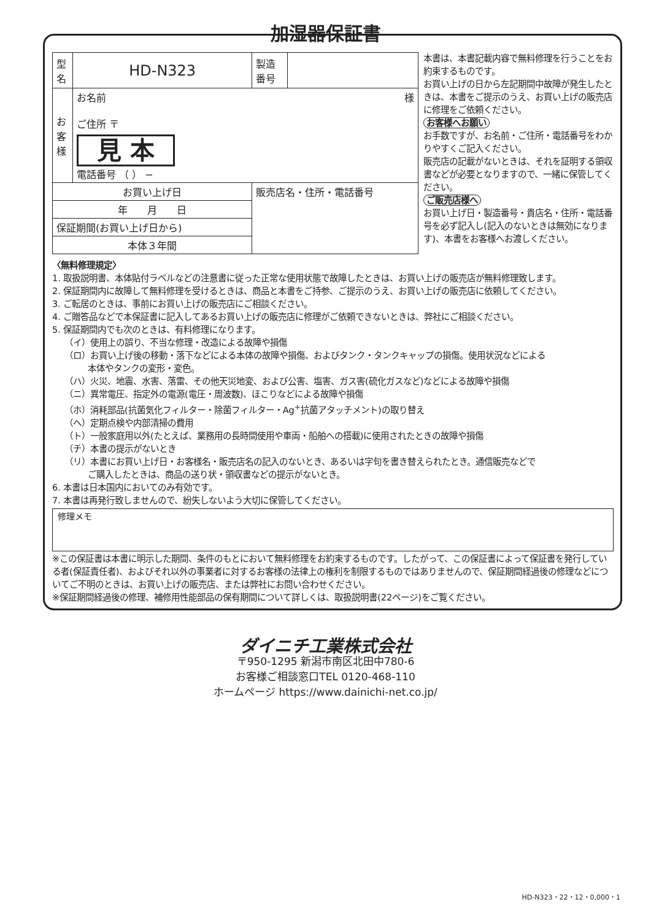加湿器保証書
| 型名 | HD-N323 | | 製造番号 | |
| お客様 | お名前 様 ご住所 〒 見 本 電話番号 （ ） − | | | |
| お買い上げ日 | | 販売店名・住所・電話番号 | | |
| 年 月 日 | | | | |
| 保証期間(お買い上げ日から) | | | | |
| 本体３年間 | | | | |
本書は、本書記載内容で無料修理を行うことをお約束するものです。
お買い上げの日から左記期間中故障が発生したときは、本書をご提示のうえ、お買い上げの販売店に修理をご依頼ください。
お客様へお願い
お手数ですが、お名前・ご住所・電話番号をわかりやすくご記入ください。
販売店の記載がないときは、それを証明する領収書などが必要となりますので、一緒に保管してください。
ご販売店様へ
お買い上げ日・製造番号・貴店名・住所・電話番号を必ず記入し(記入のないときは無効になります)、本書をお客様へお渡しください。
〈無料修理規定〉
1. 取扱説明書、本体貼付ラベルなどの注意書に従った正常な使用状態で故障したときは、お買い上げの販売店が無料修理致します。
2. 保証期間内に故障して無料修理を受けるときは、商品と本書をご持参、ご提示のうえ、お買い上げの販売店に依頼してください。
3. ご転居のときは、事前にお買い上げの販売店にご相談ください。
4. ご贈答品などで本保証書に記入してあるお買い上げの販売店に修理がご依頼できないときは、弊社にご相談ください。
5. 保証期間内でも次のときは、有料修理になります。
（イ）使用上の誤り、不当な修理・改造による故障や損傷
（ロ）お買い上げ後の移動・落下などによる本体の故障や損傷、およびタンク・タンクキャップの損傷。使用状況などによる
本体やタンクの変形・変色。
（ハ）火災、地震、水害、落雷、その他天災地変、および公害、塩害、ガス害(硫化ガスなど)などによる故障や損傷
（ニ）異常電圧、指定外の電源(電圧・周波数)、ほこりなどによる故障や損傷
（ホ）消耗部品(抗菌気化フィルター・除菌フィルター・Ag<sup>+</sup>抗菌アタッチメント)の取り替え
（ヘ）定期点検や内部清掃の費用
（ト）一般家庭用以外(たとえば、業務用の長時間使用や車両・船舶への搭載)に使用されたときの故障や損傷
（チ）本書の提示がないとき
（リ）本書にお買い上げ日・お客様名・販売店名の記入のないとき、あるいは字句を書き替えられたとき。通信販売などで
ご購入したときは、商品の送り状・領収書などの提示がないとき。
6. 本書は日本国内においてのみ有効です。
7. 本書は再発行致しませんので、紛失しないよう大切に保管してください。
修理メモ
※この保証書は本書に明示した期間、条件のもとにおいて無料修理をお約束するものです。したがって、この保証書によって保証書を発行している者(保証責任者)、およびそれ以外の事業者に対するお客様の法律上の権利を制限するものではありませんので、保証期間経過後の修理などについてご不明のときは、お買い上げの販売店、または弊社にお問い合わせください。
※保証期間経過後の修理、補修用性能部品の保有期間について詳しくは、取扱説明書(22ページ)をご覧ください。
ダイニチ工業株式会社
〒950-1295 新潟市南区北田中780-6
お客様ご相談窓口TEL 0120-468-110
ホームページ https://www.dainichi-net.co.jp/
HD-N323・22・12・0,000・1